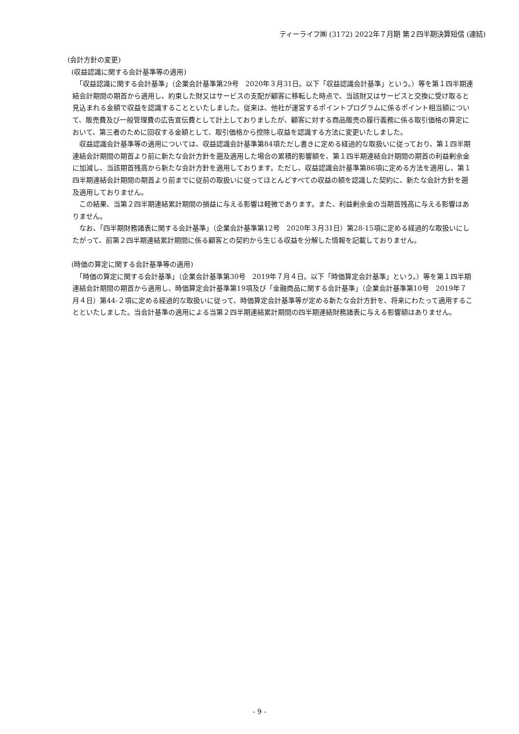ティーライフ㈱ (3172) 2022年７月期 第２四半期決算短信 (連結)
(会計方針の変更)
(収益認識に関する会計基準等の適用)
　「収益認識に関する会計基準」（企業会計基準第29号　2020年３月31日。以下「収益認識会計基準」という。）等を第１四半期連結会計期間の期首から適用し、約束した財又はサービスの支配が顧客に移転した時点で、当該財又はサービスと交換に受け取ると見込まれる金額で収益を認識することといたしました。従来は、他社が運営するポイントプログラムに係るポイント相当額について、販売費及び一般管理費の広告宣伝費として計上しておりましたが、顧客に対する商品販売の履行義務に係る取引価格の算定において、第三者のために回収する金額として、取引価格から控除し収益を認識する方法に変更いたしました。
　収益認識会計基準等の適用については、収益認識会計基準第84項ただし書きに定める経過的な取扱いに従っており、第１四半期連結会計期間の期首より前に新たな会計方針を遡及適用した場合の累積的影響額を、第１四半期連結会計期間の期首の利益剰余金に加減し、当該期首残高から新たな会計方針を適用しております。ただし、収益認識会計基準第86項に定める方法を適用し、第１四半期連結会計期間の期首より前までに従前の取扱いに従ってほとんどすべての収益の額を認識した契約に、新たな会計方針を遡及適用しておりません。
　この結果、当第２四半期連結累計期間の損益に与える影響は軽微であります。また、利益剰余金の当期首残高に与える影響はありません。
　なお、「四半期財務諸表に関する会計基準」（企業会計基準第12号　2020年３月31日）第28-15項に定める経過的な取扱いにしたがって、前第２四半期連結累計期間に係る顧客との契約から生じる収益を分解した情報を記載しておりません。
(時価の算定に関する会計基準等の適用)
　「時価の算定に関する会計基準」（企業会計基準第30号　2019年７月４日。以下「時価算定会計基準」という。）等を第１四半期連結会計期間の期首から適用し、時価算定会計基準第19項及び「金融商品に関する会計基準」（企業会計基準第10号　2019年７月４日）第44-２項に定める経過的な取扱いに従って、時価算定会計基準等が定める新たな会計方針を、将来にわたって適用することといたしました。当会計基準の適用による当第２四半期連結累計期間の四半期連結財務諸表に与える影響額はありません。
- 9 -